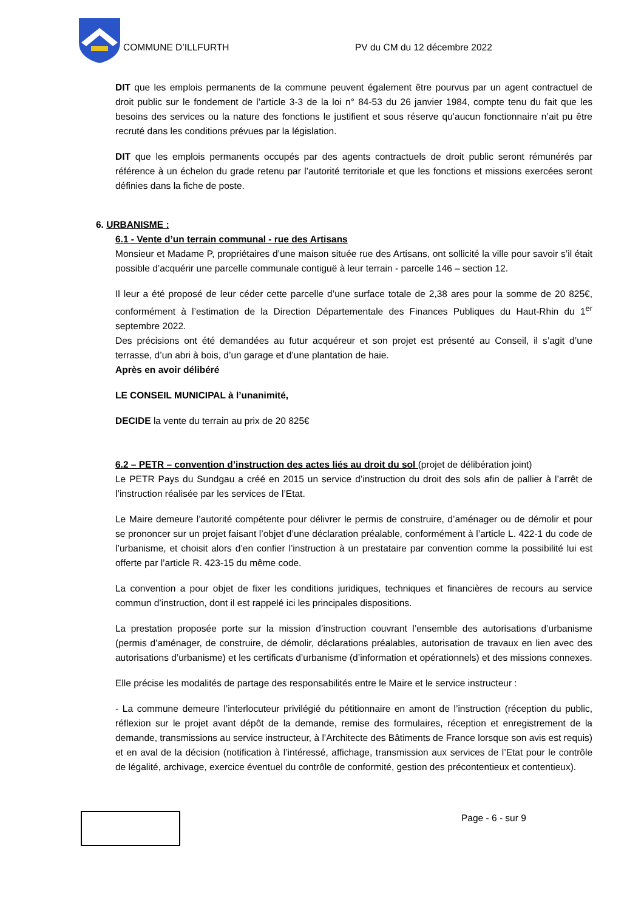COMMUNE D’ILLFURTH PV du CM du 12 décembre 2022
DIT que les emplois permanents de la commune peuvent également être pourvus par un agent contractuel de droit public sur le fondement de l’article 3-3 de la loi n° 84-53 du 26 janvier 1984, compte tenu du fait que les besoins des services ou la nature des fonctions le justifient et sous réserve qu’aucun fonctionnaire n’ait pu être recruté dans les conditions prévues par la législation.
DIT que les emplois permanents occupés par des agents contractuels de droit public seront rémunérés par référence à un échelon du grade retenu par l’autorité territoriale et que les fonctions et missions exercées seront définies dans la fiche de poste.
6. URBANISME :
6.1 - Vente d’un terrain communal - rue des Artisans
Monsieur et Madame P, propriétaires d’une maison située rue des Artisans, ont sollicité la ville pour savoir s’il était possible d’acquérir une parcelle communale contiguë à leur terrain - parcelle 146 – section 12.
Il leur a été proposé de leur céder cette parcelle d’une surface totale de 2,38 ares pour la somme de 20 825€, conformément à l’estimation de la Direction Départementale des Finances Publiques du Haut-Rhin du 1<sup>er</sup> septembre 2022.
Des précisions ont été demandées au futur acquéreur et son projet est présenté au Conseil, il s’agit d’une terrasse, d’un abri à bois, d’un garage et d’une plantation de haie.
Après en avoir délibéré
LE CONSEIL MUNICIPAL à l’unanimité,
DECIDE la vente du terrain au prix de 20 825€
6.2 – PETR – convention d’instruction des actes liés au droit du sol (projet de délibération joint)
Le PETR Pays du Sundgau a créé en 2015 un service d’instruction du droit des sols afin de pallier à l’arrêt de l’instruction réalisée par les services de l’Etat.
Le Maire demeure l’autorité compétente pour délivrer le permis de construire, d’aménager ou de démolir et pour se prononcer sur un projet faisant l’objet d’une déclaration préalable, conformément à l’article L. 422-1 du code de l’urbanisme, et choisit alors d’en confier l’instruction à un prestataire par convention comme la possibilité lui est offerte par l’article R. 423-15 du même code.
La convention a pour objet de fixer les conditions juridiques, techniques et financières de recours au service commun d’instruction, dont il est rappelé ici les principales dispositions.
La prestation proposée porte sur la mission d’instruction couvrant l’ensemble des autorisations d’urbanisme (permis d’aménager, de construire, de démolir, déclarations préalables, autorisation de travaux en lien avec des autorisations d’urbanisme) et les certificats d’urbanisme (d’information et opérationnels) et des missions connexes.
Elle précise les modalités de partage des responsabilités entre le Maire et le service instructeur :
- La commune demeure l’interlocuteur privilégié du pétitionnaire en amont de l’instruction (réception du public, réflexion sur le projet avant dépôt de la demande, remise des formulaires, réception et enregistrement de la demande, transmissions au service instructeur, à l’Architecte des Bâtiments de France lorsque son avis est requis) et en aval de la décision (notification à l’intéressé, affichage, transmission aux services de l’Etat pour le contrôle de légalité, archivage, exercice éventuel du contrôle de conformité, gestion des précontentieux et contentieux).
Page - 6 - sur 9